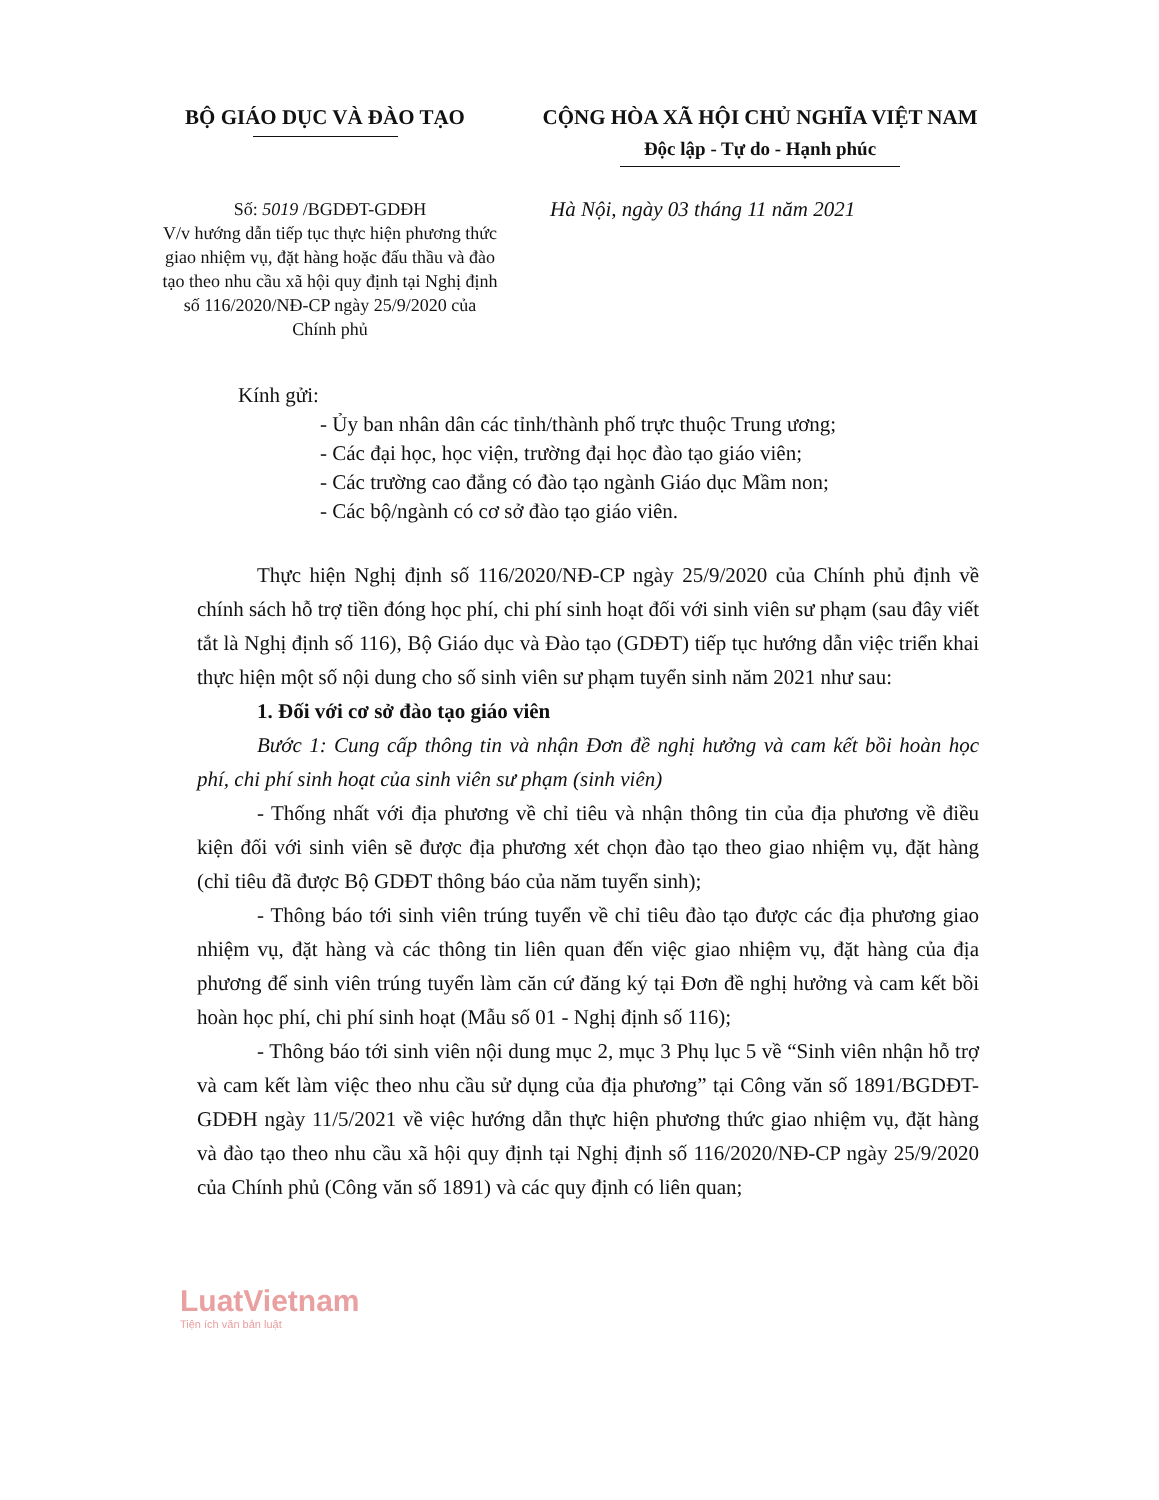BỘ GIÁO DỤC VÀ ĐÀO TẠO CỘNG HÒA XÃ HỘI CHỦ NGHĨA VIỆT NAM
Độc lập - Tự do - Hạnh phúc
Số: 5019 /BGDĐT-GDĐH
V/v hướng dẫn tiếp tục thực hiện phương thức giao nhiệm vụ, đặt hàng hoặc đấu thầu và đào tạo theo nhu cầu xã hội quy định tại Nghị định số 116/2020/NĐ-CP ngày 25/9/2020 của Chính phủ
Hà Nội, ngày 03 tháng 11 năm 2021
Kính gửi:
- Ủy ban nhân dân các tỉnh/thành phố trực thuộc Trung ương;
- Các đại học, học viện, trường đại học đào tạo giáo viên;
- Các trường cao đẳng có đào tạo ngành Giáo dục Mầm non;
- Các bộ/ngành có cơ sở đào tạo giáo viên.
Thực hiện Nghị định số 116/2020/NĐ-CP ngày 25/9/2020 của Chính phủ định về chính sách hỗ trợ tiền đóng học phí, chi phí sinh hoạt đối với sinh viên sư phạm (sau đây viết tắt là Nghị định số 116), Bộ Giáo dục và Đào tạo (GDĐT) tiếp tục hướng dẫn việc triển khai thực hiện một số nội dung cho số sinh viên sư phạm tuyển sinh năm 2021 như sau:
1. Đối với cơ sở đào tạo giáo viên
Bước 1: Cung cấp thông tin và nhận Đơn đề nghị hưởng và cam kết bồi hoàn học phí, chi phí sinh hoạt của sinh viên sư phạm (sinh viên)
- Thống nhất với địa phương về chỉ tiêu và nhận thông tin của địa phương về điều kiện đối với sinh viên sẽ được địa phương xét chọn đào tạo theo giao nhiệm vụ, đặt hàng (chỉ tiêu đã được Bộ GDĐT thông báo của năm tuyển sinh);
- Thông báo tới sinh viên trúng tuyển về chỉ tiêu đào tạo được các địa phương giao nhiệm vụ, đặt hàng và các thông tin liên quan đến việc giao nhiệm vụ, đặt hàng của địa phương để sinh viên trúng tuyển làm căn cứ đăng ký tại Đơn đề nghị hưởng và cam kết bồi hoàn học phí, chi phí sinh hoạt (Mẫu số 01 - Nghị định số 116);
- Thông báo tới sinh viên nội dung mục 2, mục 3 Phụ lục 5 về “Sinh viên nhận hỗ trợ và cam kết làm việc theo nhu cầu sử dụng của địa phương” tại Công văn số 1891/BGDĐT-GDĐH ngày 11/5/2021 về việc hướng dẫn thực hiện phương thức giao nhiệm vụ, đặt hàng và đào tạo theo nhu cầu xã hội quy định tại Nghị định số 116/2020/NĐ-CP ngày 25/9/2020 của Chính phủ (Công văn số 1891) và các quy định có liên quan;
LuatVietnam
Tiện ích văn bản luật